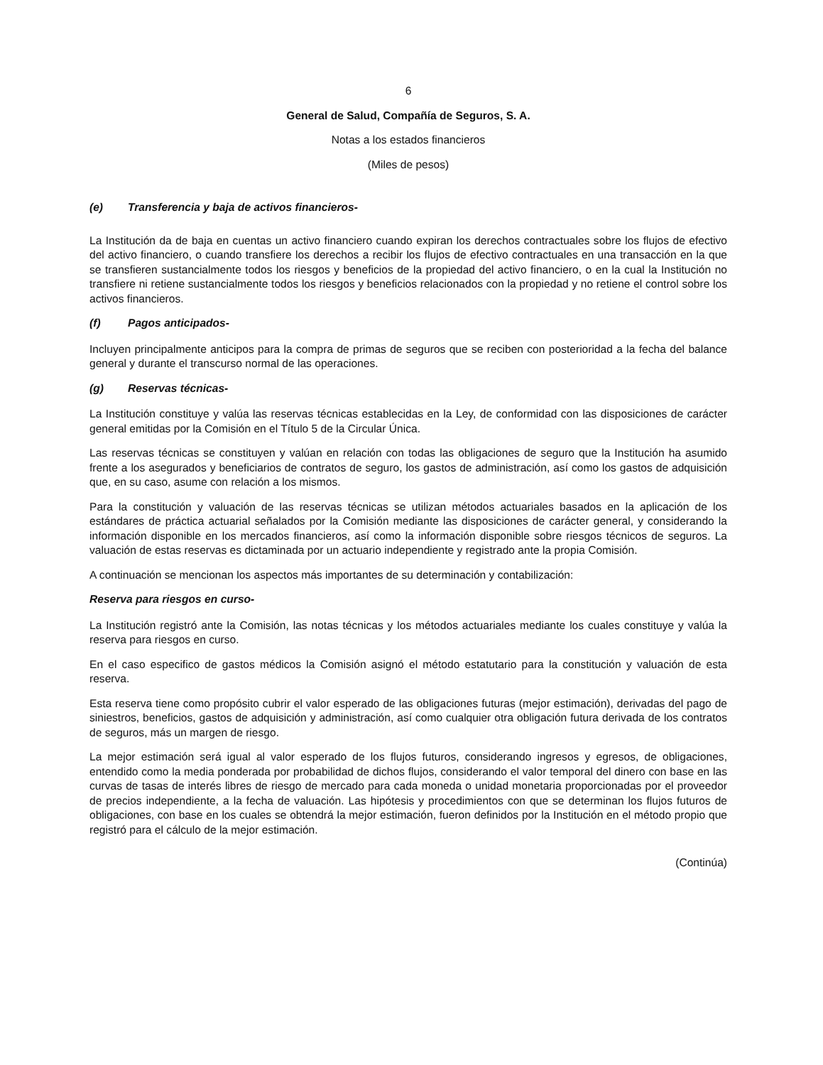6
General de Salud, Compañía de Seguros, S. A.
Notas a los estados financieros
(Miles de pesos)
(e) Transferencia y baja de activos financieros-
La Institución da de baja en cuentas un activo financiero cuando expiran los derechos contractuales sobre los flujos de efectivo del activo financiero, o cuando transfiere los derechos a recibir los flujos de efectivo contractuales en una transacción en la que se transfieren sustancialmente todos los riesgos y beneficios de la propiedad del activo financiero, o en la cual la Institución no transfiere ni retiene sustancialmente todos los riesgos y beneficios relacionados con la propiedad y no retiene el control sobre los activos financieros.
(f) Pagos anticipados-
Incluyen principalmente anticipos para la compra de primas de seguros que se reciben con posterioridad a la fecha del balance general y durante el transcurso normal de las operaciones.
(g) Reservas técnicas-
La Institución constituye y valúa las reservas técnicas establecidas en la Ley, de conformidad con las disposiciones de carácter general emitidas por la Comisión en el Título 5 de la Circular Única.
Las reservas técnicas se constituyen y valúan en relación con todas las obligaciones de seguro que la Institución ha asumido frente a los asegurados y beneficiarios de contratos de seguro, los gastos de administración, así como los gastos de adquisición que, en su caso, asume con relación a los mismos.
Para la constitución y valuación de las reservas técnicas se utilizan métodos actuariales basados en la aplicación de los estándares de práctica actuarial señalados por la Comisión mediante las disposiciones de carácter general, y considerando la información disponible en los mercados financieros, así como la información disponible sobre riesgos técnicos de seguros. La valuación de estas reservas es dictaminada por un actuario independiente y registrado ante la propia Comisión.
A continuación se mencionan los aspectos más importantes de su determinación y contabilización:
Reserva para riesgos en curso-
La Institución registró ante la Comisión, las notas técnicas y los métodos actuariales mediante los cuales constituye y valúa la reserva para riesgos en curso.
En el caso especifico de gastos médicos la Comisión asignó el método estatutario para la constitución y valuación de esta reserva.
Esta reserva tiene como propósito cubrir el valor esperado de las obligaciones futuras (mejor estimación), derivadas del pago de siniestros, beneficios, gastos de adquisición y administración, así como cualquier otra obligación futura derivada de los contratos de seguros, más un margen de riesgo.
La mejor estimación será igual al valor esperado de los flujos futuros, considerando ingresos y egresos, de obligaciones, entendido como la media ponderada por probabilidad de dichos flujos, considerando el valor temporal del dinero con base en las curvas de tasas de interés libres de riesgo de mercado para cada moneda o unidad monetaria proporcionadas por el proveedor de precios independiente, a la fecha de valuación. Las hipótesis y procedimientos con que se determinan los flujos futuros de obligaciones, con base en los cuales se obtendrá la mejor estimación, fueron definidos por la Institución en el método propio que registró para el cálculo de la mejor estimación.
(Continúa)